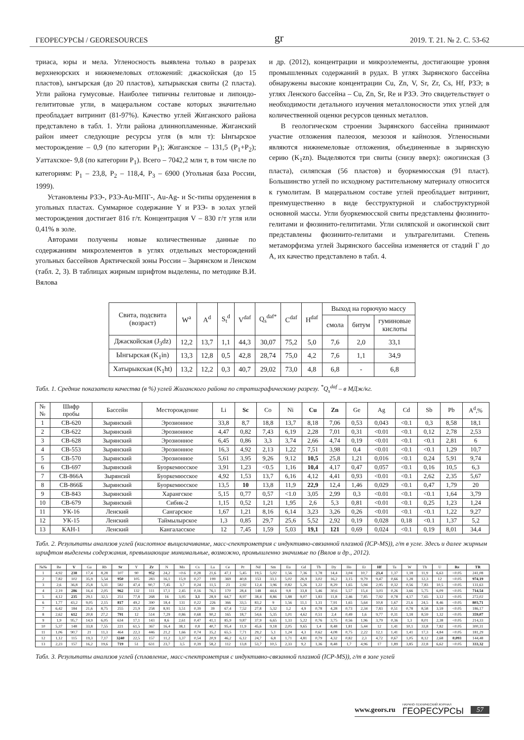ГЕОРЕСУРСЫ / GEORESOURCES gr 2019. Т. 21. № 2. С. 53-62
триаса, юры и мела. Угленосность выявлена только в разрезах верхнеюрских и нижнемеловых отложений: джаскойская (до 15 пластов), ынгырская (до 20 пластов), хатырыкская свиты (2 пласта). Угли района гумусовые. Наиболее типичны гелитовые и липоидо-гелититовые угли, в мацеральном составе которых значительно преобладает витринит (81-97%). Качество углей Жиганского района представлено в табл. 1. Угли района длиннопламенные. Жиганский район имеет следующие ресурсы угля (в млн т): Ынгырское месторождение – 0,9 (по категории P<sub>1</sub>); Жиганское – 131,5 (P<sub>1</sub>+P<sub>2</sub>); Уаттахское- 9,8 (по категории P<sub>1</sub>). Всего – 7042,2 млн т, в том числе по категориям: P<sub>1</sub> – 23,8, P<sub>2</sub> – 118,4, P<sub>3</sub> – 6900 (Угольная база России, 1999).
Установлены РЗЭ-, РЗЭ-Au-МПГ-, Au-Ag- и Sc-типы оруденения в угольных пластах. Суммарное содержание Y и РЗЭ- в золах углей месторождения достигает 816 г/т. Концентрация V – 830 г/т угля или 0,41% в золе.
Авторами получены новые количественные данные по содержаниям микроэлементов в углях отдельных месторождений угольных бассейнов Арктической зоны России – Зырянском и Ленском (табл. 2, 3). В таблицах жирным шрифтом выделены, по методике В.И. Вялова
и др. (2012), концентрации и микроэлементы, достигающие уровня промышленных содержаний в рудах. В углях Зырянского бассейна обнаружены высокие концентрации Cu, Zn, V, Sr, Zr, Cs, Hf, РЗЭ; в углях Ленского бассейна – Cu, Zn, Sr, Re и РЗЭ. Это свидетельствует о необходимости детального изучения металлоносности этих углей для количественной оценки ресурсов ценных металлов.
В геологическом строении Зырянского бассейна принимают участие отложения палеозоя, мезозоя и кайнозоя. Угленосными являются нижнемеловые отложения, объединенные в зырянскую серию (K<sub>1</sub>zn). Выделяются три свиты (снизу вверх): ожогинская (3 пласта), силяпская (56 пластов) и буоркемюсская (91 пласт). Большинство углей по исходному растительному материалу относится к гумолитам. В мацеральном составе углей преобладает витринит, преимущественно в виде бесструктурной и слабоструктурной основной массы. Угли буоркемюсской свиты представлены фюзинито-гелитами и фюзинито-гелититами. Угли силяпской и ожогинской свит представлены фюзинито-гелитами и ультрагелитами. Степень метаморфизма углей Зырянского бассейна изменяется от стадий Г до А, их качество представлено в табл. 4.
| Свита, подсвита (возраст) | W<sup>a</sup> | A<sup>d</sup> | S<sub>t</sub><sup>d</sup> | V<sup>daf</sup> | Q<sub>s</sub><sup>daf*</sup> | C<sup>daf</sup> | H<sup>daf</sup> | Выход на горючую массу | | |
| --- | --- | --- | --- | --- | --- | --- | --- | --- | --- | --- |
| | | | | | | | | смола | битум | гуминовые кислоты |
| Джаскойская (J<sub>3</sub>dz) | 12,2 | 13,7 | 1,1 | 44,3 | 30,07 | 75,2 | 5,0 | 7,6 | 2,0 | 33,1 |
| Ынгырская (K<sub>1</sub>in) | 13,3 | 12,8 | 0,5 | 42,8 | 28,74 | 75,0 | 4,2 | 7,6 | 1,1 | 34,9 |
| Хатырыкская (K<sub>1</sub>ht) | 13,2 | 12,2 | 0,3 | 40,7 | 29,02 | 73,0 | 4,8 | 6,8 | - | 6,8 |
Табл. 1. Средние показатели качества (в %) углей Жиганского района по стратиграфическому разрезу. <sup>*</sup>Q<sub>s</sub><sup>daf</sup> – в МДж/кг.
| № № | Шифр пробы | Бассейн | Месторождение | Li | Sc | Co | Ni | Cu | Zn | Ge | Ag | Cd | Sb | Pb | A<sup>d</sup>,% |
| --- | --- | --- | --- | --- | --- | --- | --- | --- | --- | --- | --- | --- | --- | --- | --- |
| 1 | СВ-620 | Зырянский | Эрозионное | 33,8 | 8,7 | 18,8 | 13,7 | 8,18 | 7,06 | 0,53 | 0,043 | <0.1 | 0,3 | 8,58 | 18,1 |
| 2 | СВ-622 | Зырянский | Эрозионное | 4,47 | 0,82 | 7,43 | 6,19 | 2,28 | 7,01 | 0,31 | <0.01 | <0.1 | 0,12 | 2,78 | 2,53 |
| 3 | СВ-628 | Зырянский | Эрозионное | 6,45 | 0,86 | 3,3 | 3,74 | 2,66 | 4,74 | 0,19 | <0.01 | <0.1 | <0.1 | 2,81 | 6 |
| 4 | СВ-553 | Зырянский | Эрозионное | 16,3 | 4,92 | 2,13 | 1,22 | 7,51 | 3,98 | 0,4 | <0.01 | <0.1 | <0.1 | 1,29 | 10,7 |
| 5 | СВ-570 | Зырянский | Эрозионное | 5,61 | 3,95 | 9,26 | 9,12 | 10,5 | 25,8 | 1,21 | 0,016 | <0.1 | 0,24 | 5,91 | 9,74 |
| 6 | СВ-697 | Зырянский | Буоркемюсское | 3,91 | 1,23 | <0.5 | 1,16 | 10,4 | 4,17 | 0,47 | 0,057 | <0.1 | 0,16 | 10,5 | 6,3 |
| 7 | СВ-866А | Зырянсий | Буоркемюсское | 4,92 | 1,53 | 13,7 | 6,16 | 4,12 | 4,41 | 0,93 | <0.01 | <0.1 | 2,62 | 2,35 | 5,67 |
| 8 | СВ-866Б | Зырянский | Буоркемюсское | 13,5 | 10 | 13,8 | 11,9 | 22,9 | 12,4 | 1,46 | 0,029 | <0.1 | 0,47 | 1,79 | 20 |
| 9 | СВ-843 | Зырянский | Харангское | 5,15 | 0,77 | 0,57 | <1.0 | 3,05 | 2,99 | 0,3 | <0.01 | <0.1 | <0.1 | 1,64 | 3,79 |
| 10 | СВ-679 | Зырянский | Сибик-2 | 1,15 | 0,52 | 1,21 | 1,95 | 2,6 | 5,3 | 0,81 | <0.01 | <0.1 | 0,25 | 1,23 | 1,24 |
| 11 | УК-16 | Ленский | Сангарское | 1,67 | 1,21 | 8,16 | 6,14 | 3,23 | 3,26 | 0,26 | <0.01 | <0.1 | <0.1 | 1,22 | 9,27 |
| 12 | УК-15 | Ленский | Таймылырское | 1,3 | 0,85 | 29,7 | 25,6 | 5,52 | 2,92 | 0,19 | 0,028 | 0,18 | <0.1 | 1,37 | 5,2 |
| 13 | КАН-1 | Ленский | Кангаласское | 12 | 7,45 | 1,59 | 5,03 | 19,1 | 121 | 0,69 | 0,024 | <0.1 | 0,19 | 8,01 | 34,4 |
Табл. 2. Результаты анализов углей (кислотное выщелачивание, масс-спектрометрия с индуктивно-связанной плазмой (ICP-MS)), г/т в угле. Здесь и далее жирным шрифтом выделены содержания, превышающие минимальные, возможно, промышленно значимые по (Вялов и др., 2012).
| №№ | Be | V | Ga | Rb | Sr | Y | Zr | N | Mo | Cs | La | Ce | Pr | Nd | Sm | Eu | Gd | Tb | Dy | Ho | Er | Hf | Ta | W | Th | U | Re | TR |
| --- | --- | --- | --- | --- | --- | --- | --- | --- | --- | --- | --- | --- | --- | --- | --- | --- | --- | --- | --- | --- | --- | --- | --- | --- | --- | --- | --- | --- |
| 1 | 4,92 | 238 | 17,4 | 8,28 | 107 | 90 | 952 | 24,2 | <0.6 | 0,28 | 21,6 | 47,1 | 5,45 | 19,5 | 5,02 | 1,56 | 7,36 | 1,78 | 14,4 | 3,04 | 10,7 | 23,4 | 1,37 | 1,18 | 11,9 | 6,63 | <0.05 | 241,08 |
| 2 | 7,82 | 102 | 35,9 | 5,54 | 950 | 105 | 283 | 16,1 | 15,9 | 0,27 | 199 | 369 | 40,8 | 153 | 33,1 | 5,02 | 26,9 | 3,02 | 16,2 | 3,15 | 9,79 | 9,47 | 0,66 | 1,28 | 12,3 | 12 | <0.05 | 974,19 |
| 3 | 2,6 | 36,8 | 25,8 | 5,31 | 582 | 47,4 | 90,7 | 7,45 | 3,7 | 0,24 | 11,5 | 23 | 2,92 | 12,4 | 3,96 | 0,82 | 5,26 | 1,22 | 8,29 | 1,65 | 5,94 | 2,95 | 0,32 | 0,56 | 7,83 | 10,5 | <0.05 | 131,63 |
| 4 | 2,19 | 286 | 16,4 | 2,05 | 962 | 132 | 111 | 17,1 | 2,45 | 0,16 | 76,1 | 170 | 28,4 | 148 | 44,6 | 9,8 | 33,8 | 5,46 | 30,6 | 5,57 | 15,4 | 3,03 | 0,26 | 3,66 | 5,75 | 6,09 | <0.05 | 714,54 |
| 5 | 4,12 | 235 | 29,1 | 32,5 | 251 | 77,8 | 268 | 16 | 3,95 | 3,1 | 28,9 | 64,7 | 8,97 | 38,4 | 8,86 | 1,88 | 9,07 | 1,83 | 11,8 | 2,46 | 7,85 | 7,92 | 0,78 | 4,17 | 7,65 | 3,12 | <0.05 | 272,02 |
| 6 | 1,77 | 43,2 | 9,05 | 2,15 | 817 | 49,2 | 390 | 18,4 | 131 | 0,22 | 226 | 366 | 33,5 | 83,2 | 9 | 1,56 | 11,1 | 1,31 | 7,91 | 1,65 | 5,64 | 10,8 | 1,67 | 21,6 | 24,5 | 8,46 | <0.05 | 803,71 |
| 7 | 6,42 | 184 | 21,6 | 8,75 | 255 | 21,9 | 258 | 8,91 | 3,51 | 0,39 | 39 | 67,4 | 7,52 | 27,8 | 5,32 | 1,2 | 4,9 | 0,78 | 4,28 | 0,73 | 2,34 | 7,83 | 0,51 | 0,78 | 8,58 | 3,59 | <0.05 | 186,17 |
| 8 | 2,62 | 612 | 20,8 | 27,2 | 791 | 12 | 514 | 7,29 | 0,86 | 0,68 | 90,2 | 165 | 18,7 | 54,6 | 5,35 | 1,01 | 4,62 | 0,51 | 2,4 | 0,49 | 1,6 | 9,77 | 0,31 | 1,18 | 8,59 | 1,32 | <0.05 | 359,07 |
| 9 | 1,9 | 95,7 | 14,9 | 6,05 | 634 | 17,1 | 143 | 8,6 | 2,61 | 0,47 | 41,1 | 85,9 | 9,87 | 37,9 | 6,65 | 1,33 | 5,22 | 0,76 | 3,75 | 0,56 | 1,96 | 3,79 | 0,36 | 1,3 | 8,01 | 2,38 | <0.05 | 214,33 |
| 10 | 5,37 | 148 | 33,8 | 7,55 | 221 | 61,5 | 367 | 16,4 | 38,1 | 0,8 | 40,7 | 95,4 | 11,9 | 45,6 | 9,18 | 2,05 | 9,65 | 1,4 | 8,48 | 1,81 | 5,44 | 12 | 1,41 | 10,1 | 33,8 | 7,82 | <0.05 | 300,31 |
| 11 | 1,06 | 90,7 | 21 | 11,3 | 464 | 22,3 | 446 | 21,2 | 1,66 | 0,74 | 35,2 | 65,5 | 7,71 | 29,2 | 5,1 | 1,24 | 4,3 | 0,62 | 4,08 | 0,75 | 2,22 | 12,1 | 1,41 | 1,41 | 17,3 | 4,84 | <0.05 | 181,29 |
| 12 | 1,12 | 115 | 19,3 | 7,17 | 3240 | 22,5 | 157 | 11,2 | 3,37 | 0,54 | 20,9 | 46,2 | 6,12 | 24,7 | 6,8 | 1,71 | 4,81 | 0,79 | 4,32 | 0,82 | 2,3 | 4,72 | 0,67 | 1,05 | 8,12 | 2,68 | 0,093 | 144,48 |
| 13 | 2,23 | 157 | 16,2 | 19,6 | 719 | 51 | 631 | 23,7 | 3,5 | 0,39 | 58,2 | 112 | 13,8 | 53,7 | 10,5 | 2,33 | 9,2 | 1,36 | 8,48 | 1,7 | 4,96 | 17 | 1,89 | 3,85 | 22,8 | 6,62 | <0.05 | 333,32 |
Табл. 3. Результаты анализов углей (сплавление, масс-спектрометрия с индуктивно-связанной плазмой (ICP-MS)), г/т в золе углей
www.geors.ru НАУЧНО-ТЕХНИЧЕСКИЙ ЖУРНАЛ
ГЕОРЕСУРСЫ 57